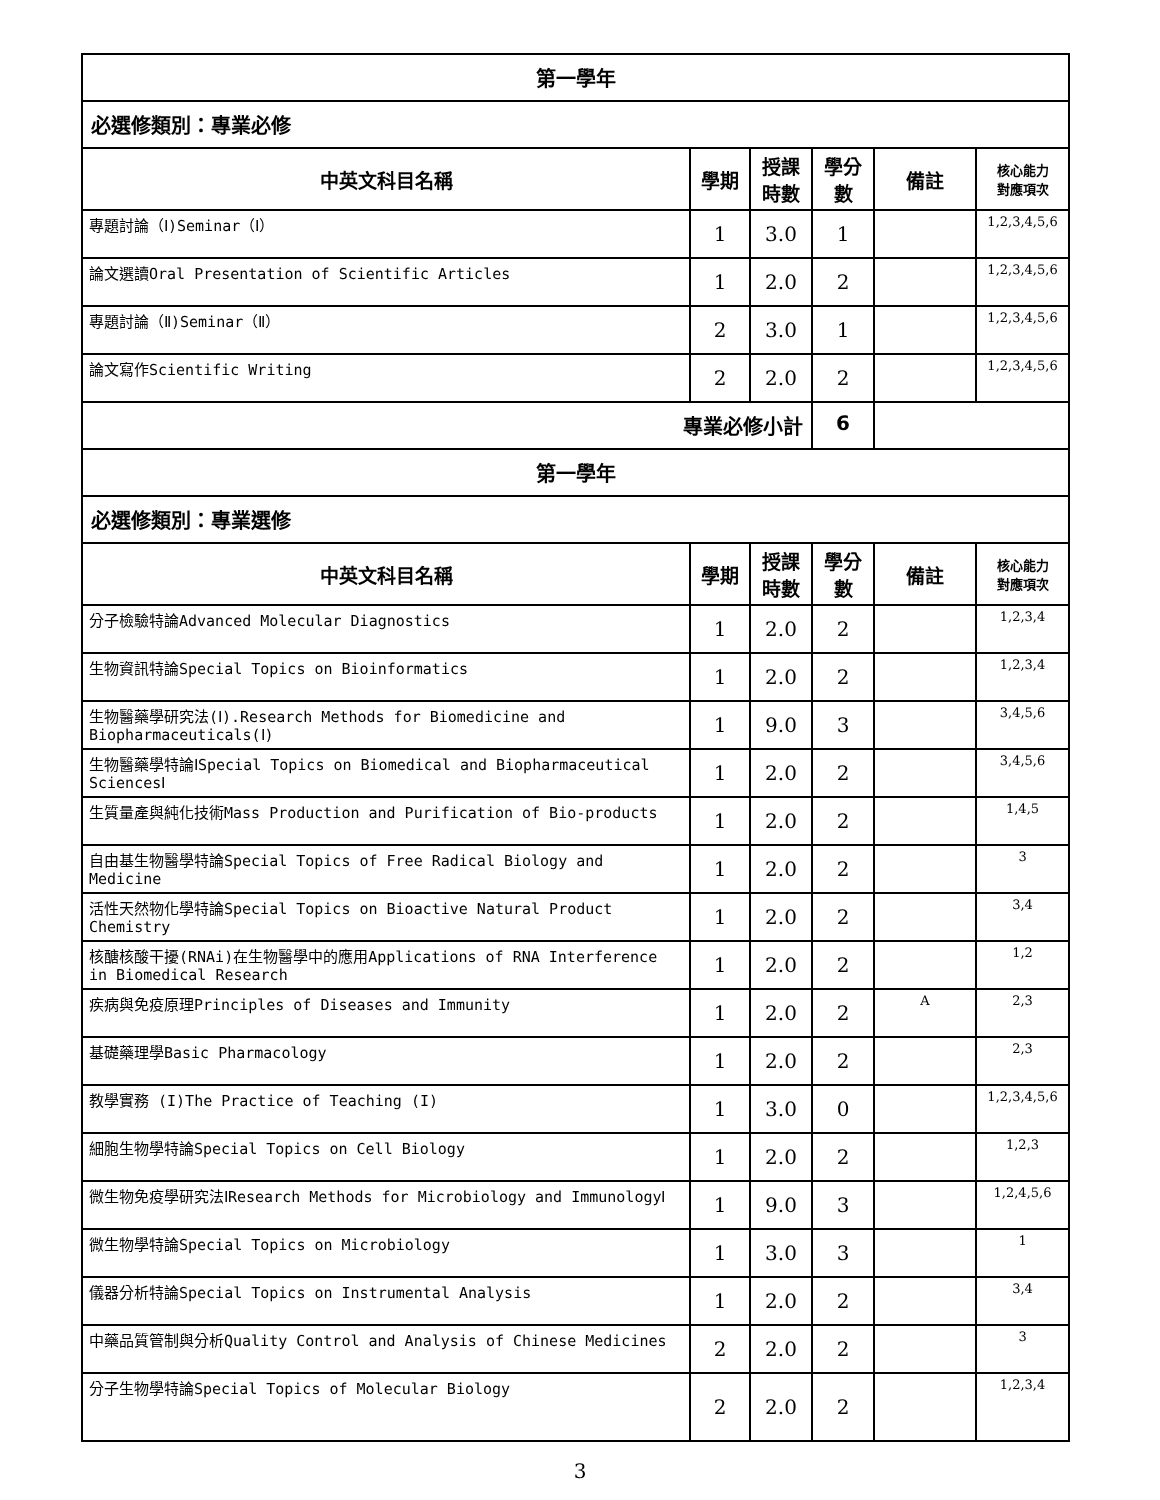| 第一學年 | | | | | |
| 必選修類別：專業必修 | | | | | |
| 中英文科目名稱 | 學期 | 授課 時數 | 學分 數 | 備註 | 核心能力 對應項次 |
| 專題討論（Ⅰ)Seminar（Ⅰ） | 1 | 3.0 | 1 | | 1,2,3,4,5,6 |
| 論文選讀Oral Presentation of Scientific Articles | 1 | 2.0 | 2 | | 1,2,3,4,5,6 |
| 專題討論（Ⅱ)Seminar（Ⅱ） | 2 | 3.0 | 1 | | 1,2,3,4,5,6 |
| 論文寫作Scientific Writing | 2 | 2.0 | 2 | | 1,2,3,4,5,6 |
| 專業必修小計 | | | 6 | | |
| 第一學年 | | | | | |
| 必選修類別：專業選修 | | | | | |
| 中英文科目名稱 | 學期 | 授課 時數 | 學分 數 | 備註 | 核心能力 對應項次 |
| 分子檢驗特論Advanced Molecular Diagnostics | 1 | 2.0 | 2 | | 1,2,3,4 |
| 生物資訊特論Special Topics on Bioinformatics | 1 | 2.0 | 2 | | 1,2,3,4 |
| 生物醫藥學研究法(Ⅰ).Research Methods for Biomedicine and Biopharmaceuticals(Ⅰ) | 1 | 9.0 | 3 | | 3,4,5,6 |
| 生物醫藥學特論ⅠSpecial Topics on Biomedical and Biopharmaceutical SciencesⅠ | 1 | 2.0 | 2 | | 3,4,5,6 |
| 生質量產與純化技術Mass Production and Purification of Bio-products | 1 | 2.0 | 2 | | 1,4,5 |
| 自由基生物醫學特論Special Topics of Free Radical Biology and Medicine | 1 | 2.0 | 2 | | 3 |
| 活性天然物化學特論Special Topics on Bioactive Natural Product Chemistry | 1 | 2.0 | 2 | | 3,4 |
| 核醣核酸干擾(RNAi)在生物醫學中的應用Applications of RNA Interference in Biomedical Research | 1 | 2.0 | 2 | | 1,2 |
| 疾病與免疫原理Principles of Diseases and Immunity | 1 | 2.0 | 2 | A | 2,3 |
| 基礎藥理學Basic Pharmacology | 1 | 2.0 | 2 | | 2,3 |
| 教學實務 (I)The Practice of Teaching (I) | 1 | 3.0 | 0 | | 1,2,3,4,5,6 |
| 細胞生物學特論Special Topics on Cell Biology | 1 | 2.0 | 2 | | 1,2,3 |
| 微生物免疫學研究法ⅠResearch Methods for Microbiology and ImmunologyⅠ | 1 | 9.0 | 3 | | 1,2,4,5,6 |
| 微生物學特論Special Topics on Microbiology | 1 | 3.0 | 3 | | 1 |
| 儀器分析特論Special Topics on Instrumental Analysis | 1 | 2.0 | 2 | | 3,4 |
| 中藥品質管制與分析Quality Control and Analysis of Chinese Medicines | 2 | 2.0 | 2 | | 3 |
| 分子生物學特論Special Topics of Molecular Biology | 2 | 2.0 | 2 | | 1,2,3,4 |
3